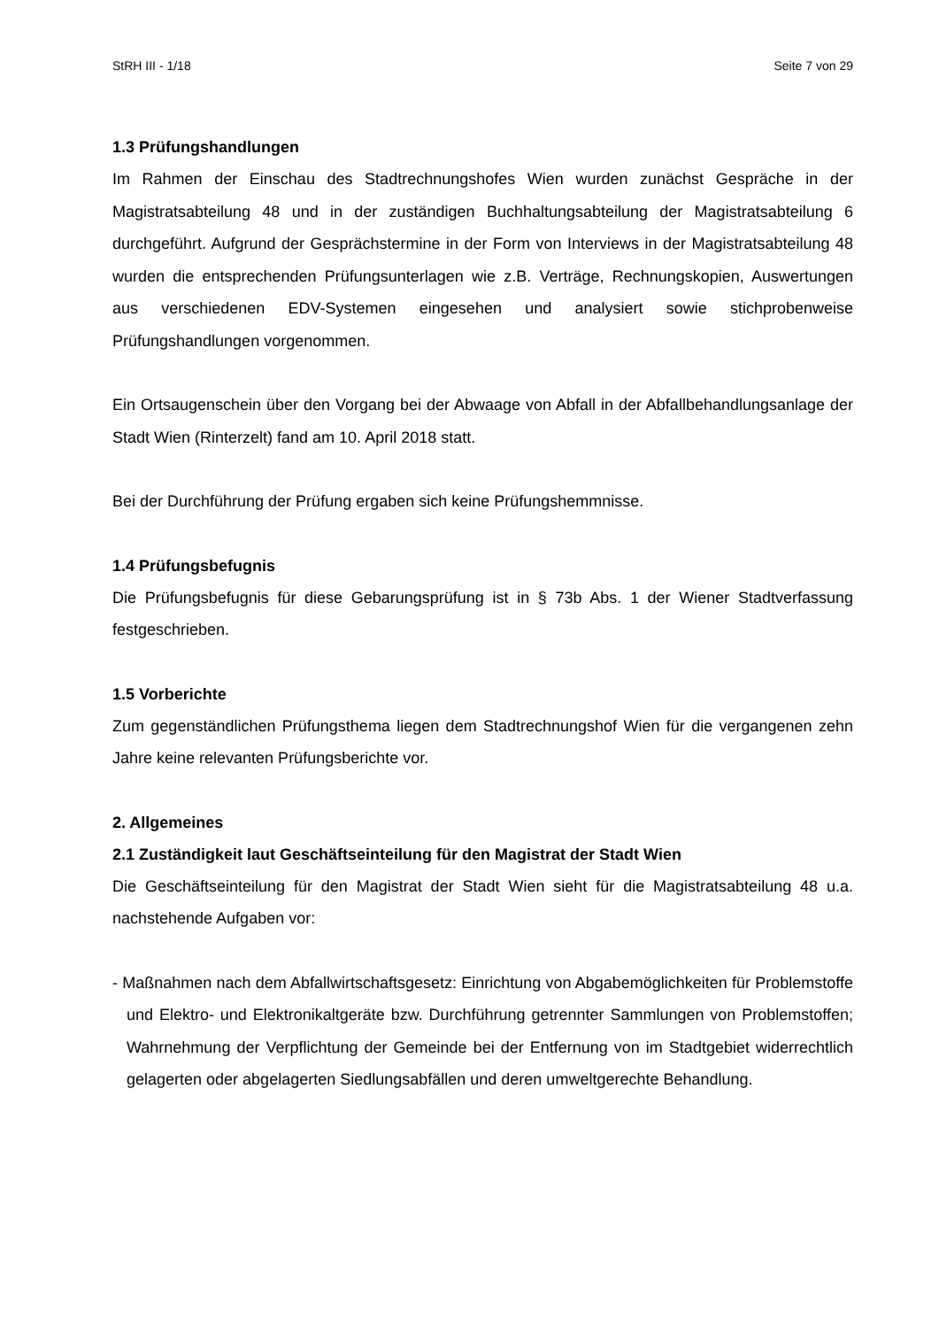StRH III - 1/18 Seite 7 von 29
1.3 Prüfungshandlungen
Im Rahmen der Einschau des Stadtrechnungshofes Wien wurden zunächst Gespräche in der Magistratsabteilung 48 und in der zuständigen Buchhaltungsabteilung der Magistratsabteilung 6 durchgeführt. Aufgrund der Gesprächstermine in der Form von Interviews in der Magistratsabteilung 48 wurden die entsprechenden Prüfungsunterlagen wie z.B. Verträge, Rechnungskopien, Auswertungen aus verschiedenen EDV-Systemen eingesehen und analysiert sowie stichprobenweise Prüfungshandlungen vorgenommen.
Ein Ortsaugenschein über den Vorgang bei der Abwaage von Abfall in der Abfallbehandlungsanlage der Stadt Wien (Rinterzelt) fand am 10. April 2018 statt.
Bei der Durchführung der Prüfung ergaben sich keine Prüfungshemmnisse.
1.4 Prüfungsbefugnis
Die Prüfungsbefugnis für diese Gebarungsprüfung ist in § 73b Abs. 1 der Wiener Stadtverfassung festgeschrieben.
1.5 Vorberichte
Zum gegenständlichen Prüfungsthema liegen dem Stadtrechnungshof Wien für die vergangenen zehn Jahre keine relevanten Prüfungsberichte vor.
2. Allgemeines
2.1 Zuständigkeit laut Geschäftseinteilung für den Magistrat der Stadt Wien
Die Geschäftseinteilung für den Magistrat der Stadt Wien sieht für die Magistratsabteilung 48 u.a. nachstehende Aufgaben vor:
- Maßnahmen nach dem Abfallwirtschaftsgesetz: Einrichtung von Abgabemöglichkeiten für Problemstoffe und Elektro- und Elektronikaltgeräte bzw. Durchführung getrennter Sammlungen von Problemstoffen; Wahrnehmung der Verpflichtung der Gemeinde bei der Entfernung von im Stadtgebiet widerrechtlich gelagerten oder abgelagerten Siedlungsabfällen und deren umweltgerechte Behandlung.